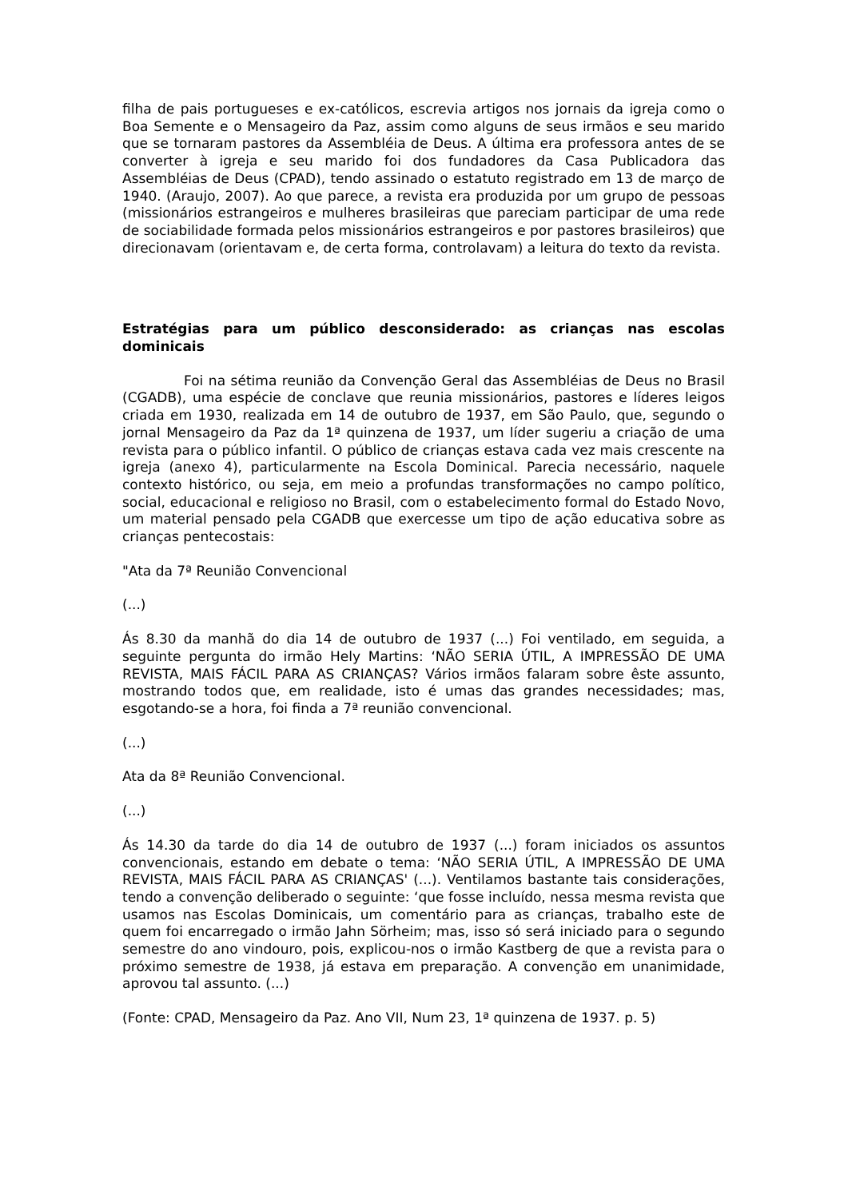filha de pais portugueses e ex-católicos, escrevia artigos nos jornais da igreja como o Boa Semente e o Mensageiro da Paz, assim como alguns de seus irmãos e seu marido que se tornaram pastores da Assembléia de Deus. A última era professora antes de se converter à igreja e seu marido foi dos fundadores da Casa Publicadora das Assembléias de Deus (CPAD), tendo assinado o estatuto registrado em 13 de março de 1940. (Araujo, 2007). Ao que parece, a revista era produzida por um grupo de pessoas (missionários estrangeiros e mulheres brasileiras que pareciam participar de uma rede de sociabilidade formada pelos missionários estrangeiros e por pastores brasileiros) que direcionavam (orientavam e, de certa forma, controlavam) a leitura do texto da revista.
Estratégias para um público desconsiderado: as crianças nas escolas dominicais
Foi na sétima reunião da Convenção Geral das Assembléias de Deus no Brasil (CGADB), uma espécie de conclave que reunia missionários, pastores e líderes leigos criada em 1930, realizada em 14 de outubro de 1937, em São Paulo, que, segundo o jornal Mensageiro da Paz da 1ª quinzena de 1937, um líder sugeriu a criação de uma revista para o público infantil. O público de crianças estava cada vez mais crescente na igreja (anexo 4), particularmente na Escola Dominical. Parecia necessário, naquele contexto histórico, ou seja, em meio a profundas transformações no campo político, social, educacional e religioso no Brasil, com o estabelecimento formal do Estado Novo, um material pensado pela CGADB que exercesse um tipo de ação educativa sobre as crianças pentecostais:
"Ata da 7ª Reunião Convencional
(...)
Ás 8.30 da manhã do dia 14 de outubro de 1937 (...) Foi ventilado, em seguida, a seguinte pergunta do irmão Hely Martins: ‘NÃO SERIA ÚTIL, A IMPRESSÃO DE UMA REVISTA, MAIS FÁCIL PARA AS CRIANÇAS? Vários irmãos falaram sobre êste assunto, mostrando todos que, em realidade, isto é umas das grandes necessidades; mas, esgotando-se a hora, foi finda a 7ª reunião convencional.
(...)
Ata da 8ª Reunião Convencional.
(...)
Ás 14.30 da tarde do dia 14 de outubro de 1937 (...) foram iniciados os assuntos convencionais, estando em debate o tema: ‘NÃO SERIA ÚTIL, A IMPRESSÃO DE UMA REVISTA, MAIS FÁCIL PARA AS CRIANÇAS' (...). Ventilamos bastante tais considerações, tendo a convenção deliberado o seguinte: ‘que fosse incluído, nessa mesma revista que usamos nas Escolas Dominicais, um comentário para as crianças, trabalho este de quem foi encarregado o irmão Jahn Sörheim; mas, isso só será iniciado para o segundo semestre do ano vindouro, pois, explicou-nos o irmão Kastberg de que a revista para o próximo semestre de 1938, já estava em preparação. A convenção em unanimidade, aprovou tal assunto. (...)
(Fonte: CPAD, Mensageiro da Paz. Ano VII, Num 23, 1ª quinzena de 1937. p. 5)